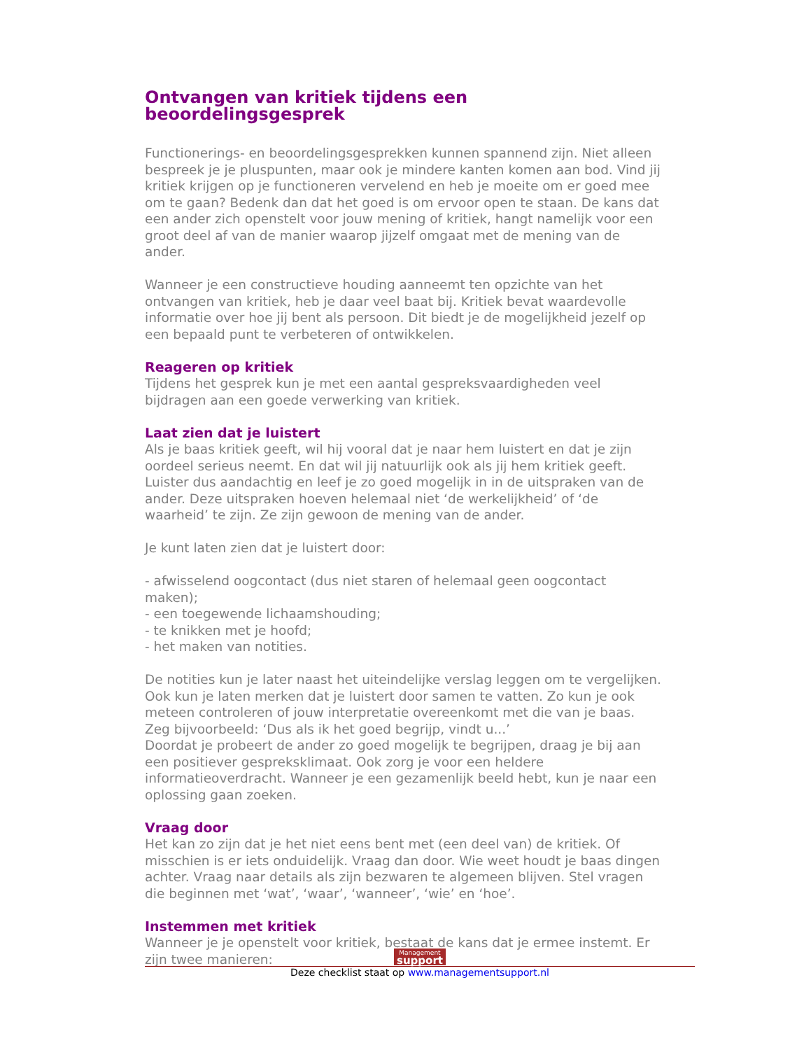Ontvangen van kritiek tijdens een beoordelingsgesprek
Functionerings- en beoordelingsgesprekken kunnen spannend zijn. Niet alleen bespreek je je pluspunten, maar ook je mindere kanten komen aan bod. Vind jij kritiek krijgen op je functioneren vervelend en heb je moeite om er goed mee om te gaan? Bedenk dan dat het goed is om ervoor open te staan. De kans dat een ander zich openstelt voor jouw mening of kritiek, hangt namelijk voor een groot deel af van de manier waarop jijzelf omgaat met de mening van de ander.
Wanneer je een constructieve houding aanneemt ten opzichte van het ontvangen van kritiek, heb je daar veel baat bij. Kritiek bevat waardevolle informatie over hoe jij bent als persoon. Dit biedt je de mogelijkheid jezelf op een bepaald punt te verbeteren of ontwikkelen.
Reageren op kritiek
Tijdens het gesprek kun je met een aantal gespreksvaardigheden veel bijdragen aan een goede verwerking van kritiek.
Laat zien dat je luistert
Als je baas kritiek geeft, wil hij vooral dat je naar hem luistert en dat je zijn oordeel serieus neemt. En dat wil jij natuurlijk ook als jij hem kritiek geeft. Luister dus aandachtig en leef je zo goed mogelijk in in de uitspraken van de ander. Deze uitspraken hoeven helemaal niet ‘de werkelijkheid’ of ‘de waarheid’ te zijn. Ze zijn gewoon de mening van de ander.
Je kunt laten zien dat je luistert door:
- afwisselend oogcontact (dus niet staren of helemaal geen oogcontact maken);
- een toegewende lichaamshouding;
- te knikken met je hoofd;
- het maken van notities.
De notities kun je later naast het uiteindelijke verslag leggen om te vergelijken.
Ook kun je laten merken dat je luistert door samen te vatten. Zo kun je ook meteen controleren of jouw interpretatie overeenkomt met die van je baas. Zeg bijvoorbeeld: ‘Dus als ik het goed begrijp, vindt u...’
Doordat je probeert de ander zo goed mogelijk te begrijpen, draag je bij aan een positiever gespreksklimaat. Ook zorg je voor een heldere informatieoverdracht. Wanneer je een gezamenlijk beeld hebt, kun je naar een oplossing gaan zoeken.
Vraag door
Het kan zo zijn dat je het niet eens bent met (een deel van) de kritiek. Of misschien is er iets onduidelijk. Vraag dan door. Wie weet houdt je baas dingen achter. Vraag naar details als zijn bezwaren te algemeen blijven. Stel vragen die beginnen met ‘wat’, ‘waar’, ‘wanneer’, ‘wie’ en ‘hoe’.
Instemmen met kritiek
Wanneer je je openstelt voor kritiek, bestaat de kans dat je ermee instemt. Er zijn twee manieren:
Management support
Deze checklist staat op www.managementsupport.nl